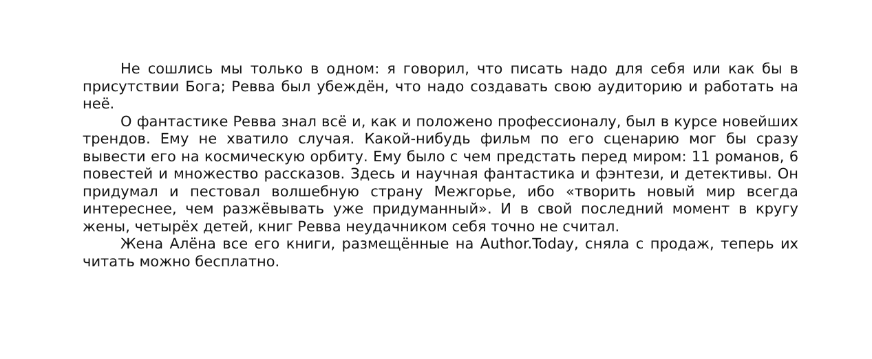Не сошлись мы только в одном: я говорил, что писать надо для себя или как бы в присутствии Бога; Ревва был убеждён, что надо создавать свою аудиторию и работать на неё.
О фантастике Ревва знал всё и, как и положено профессионалу, был в курсе новейших трендов. Ему не хватило случая. Какой-нибудь фильм по его сценарию мог бы сразу вывести его на космическую орбиту. Ему было с чем предстать перед миром: 11 романов, 6 повестей и множество рассказов. Здесь и научная фантастика и фэнтези, и детективы. Он придумал и пестовал волшебную страну Межгорье, ибо «творить новый мир всегда интереснее, чем разжёвывать уже придуманный». И в свой последний момент в кругу жены, четырёх детей, книг Ревва неудачником себя точно не считал.
Жена Алёна все его книги, размещённые на Author.Today, сняла с продаж, теперь их читать можно бесплатно.